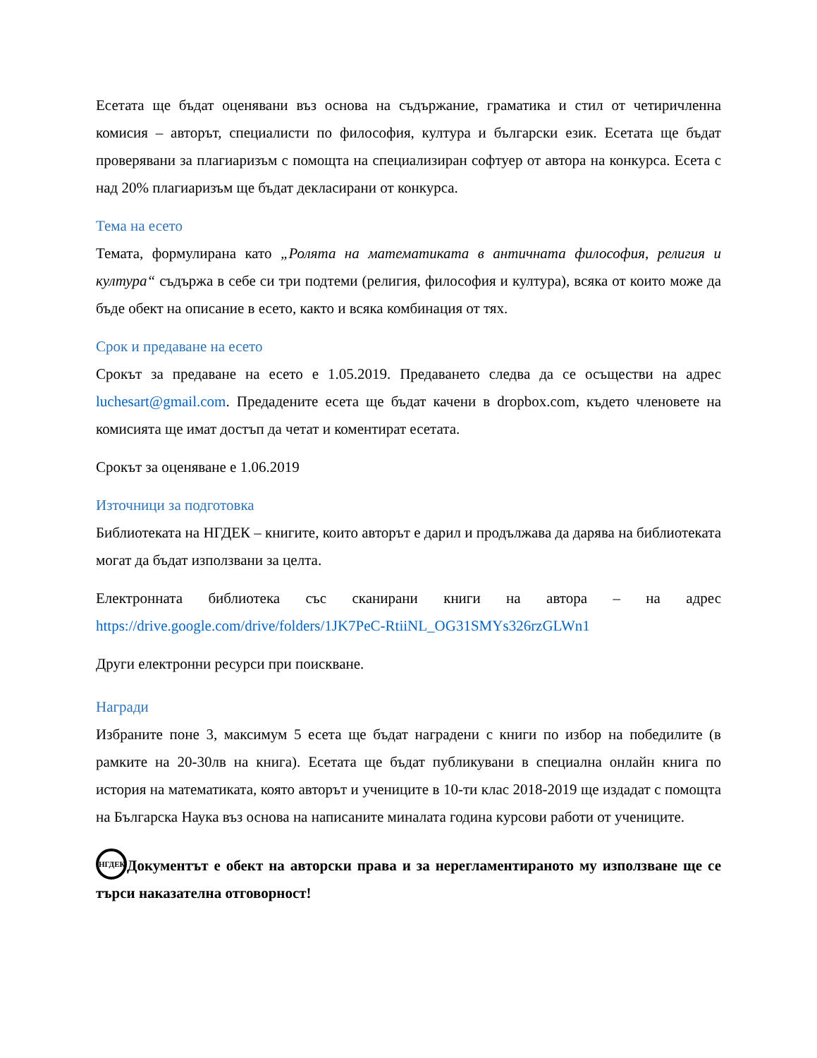Есетата ще бъдат оценявани въз основа на съдържание, граматика и стил от четиричленна комисия – авторът, специалисти по философия, култура и български език. Есетата ще бъдат проверявани за плагиаризъм с помощта на специализиран софтуер от автора на конкурса. Есета с над 20% плагиаризъм ще бъдат декласирани от конкурса.
Тема на есето
Темата, формулирана като „Ролята на математиката в античната философия, религия и култура“ съдържа в себе си три подтеми (религия, философия и култура), всяка от които може да бъде обект на описание в есето, както и всяка комбинация от тях.
Срок и предаване на есето
Срокът за предаване на есето е 1.05.2019. Предаването следва да се осъществи на адрес luchesart@gmail.com. Предадените есета ще бъдат качени в dropbox.com, където членовете на комисията ще имат достъп да четат и коментират есетата.
Срокът за оценяване е 1.06.2019
Източници за подготовка
Библиотеката на НГДЕК – книгите, които авторът е дарил и продължава да дарява на библиотеката могат да бъдат използвани за целта.
Електронната библиотека със сканирани книги на автора – на адрес https://drive.google.com/drive/folders/1JK7PeC-RtiiNL_OG31SMYs326rzGLWn1
Други електронни ресурси при поискване.
Награди
Избраните поне 3, максимум 5 есета ще бъдат наградени с книги по избор на победилите (в рамките на 20-30лв на книга). Есетата ще бъдат публикувани в специална онлайн книга по история на математиката, която авторът и учениците в 10-ти клас 2018-2019 ще издадат с помощта на Българска Наука въз основа на написаните миналата година курсови работи от учениците.
НГДЕК Документът е обект на авторски права и за нерегламентираното му използване ще се търси наказателна отговорност!